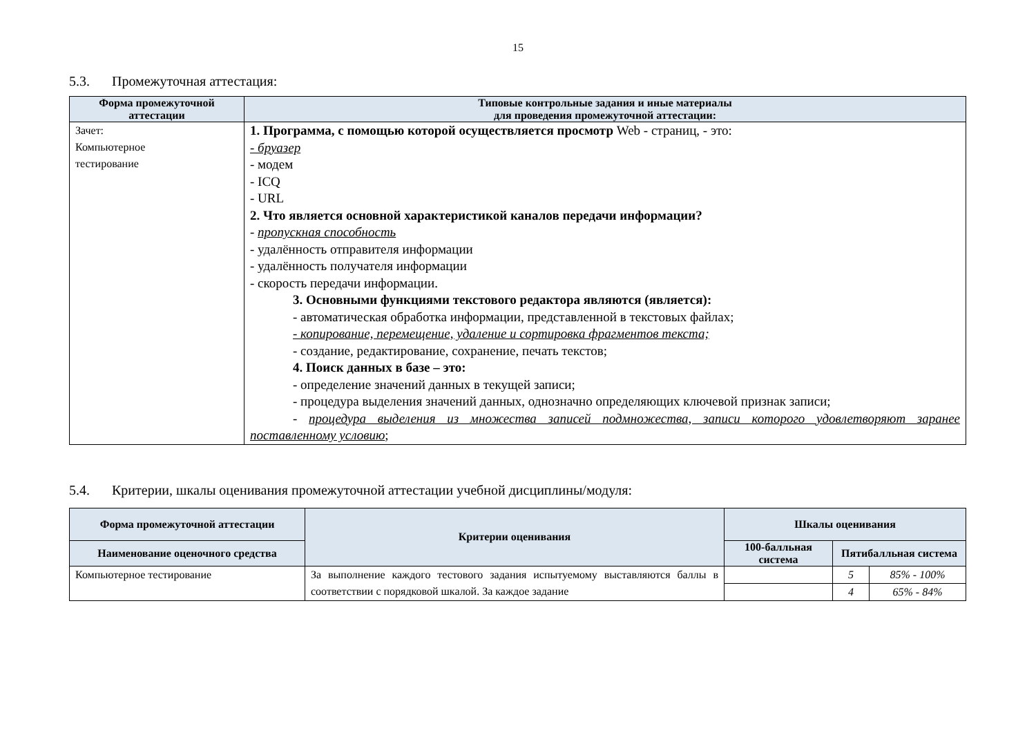15
5.3. Промежуточная аттестация:
| Форма промежуточной аттестации | Типовые контрольные задания и иные материалы для проведения промежуточной аттестации: |
| --- | --- |
| Зачет: Компьютерное тестирование | 1. Программа, с помощью которой осуществляется просмотр Web - страниц, - это: - бруазер - модем - ICQ - URL 2. Что является основной характеристикой каналов передачи информации? - пропускная способность - удалённость отправителя информации - удалённость получателя информации - скорость передачи информации. 3. Основными функциями текстового редактора являются (является): - автоматическая обработка информации, представленной в текстовых файлах; - копирование, перемещение, удаление и сортировка фрагментов текста; - создание, редактирование, сохранение, печать текстов; 4. Поиск данных в базе – это: - определение значений данных в текущей записи; - процедура выделения значений данных, однозначно определяющих ключевой признак записи; - процедура выделения из множества записей подмножества, записи которого удовлетворяют заранее поставленному условию ; |
5.4. Критерии, шкалы оценивания промежуточной аттестации учебной дисциплины/модуля:
| Форма промежуточной аттестации | Критерии оценивания | Шкалы оценивания | | |
| --- | --- | --- | --- | --- |
| Наименование оценочного средства | | 100-балльная система | Пятибалльная система | |
| Компьютерное тестирование | За выполнение каждого тестового задания испытуемому выставляются баллы в соответствии с порядковой шкалой. За каждое задание | | 5 | 85% - 100% |
| | | | 4 | 65% - 84% |